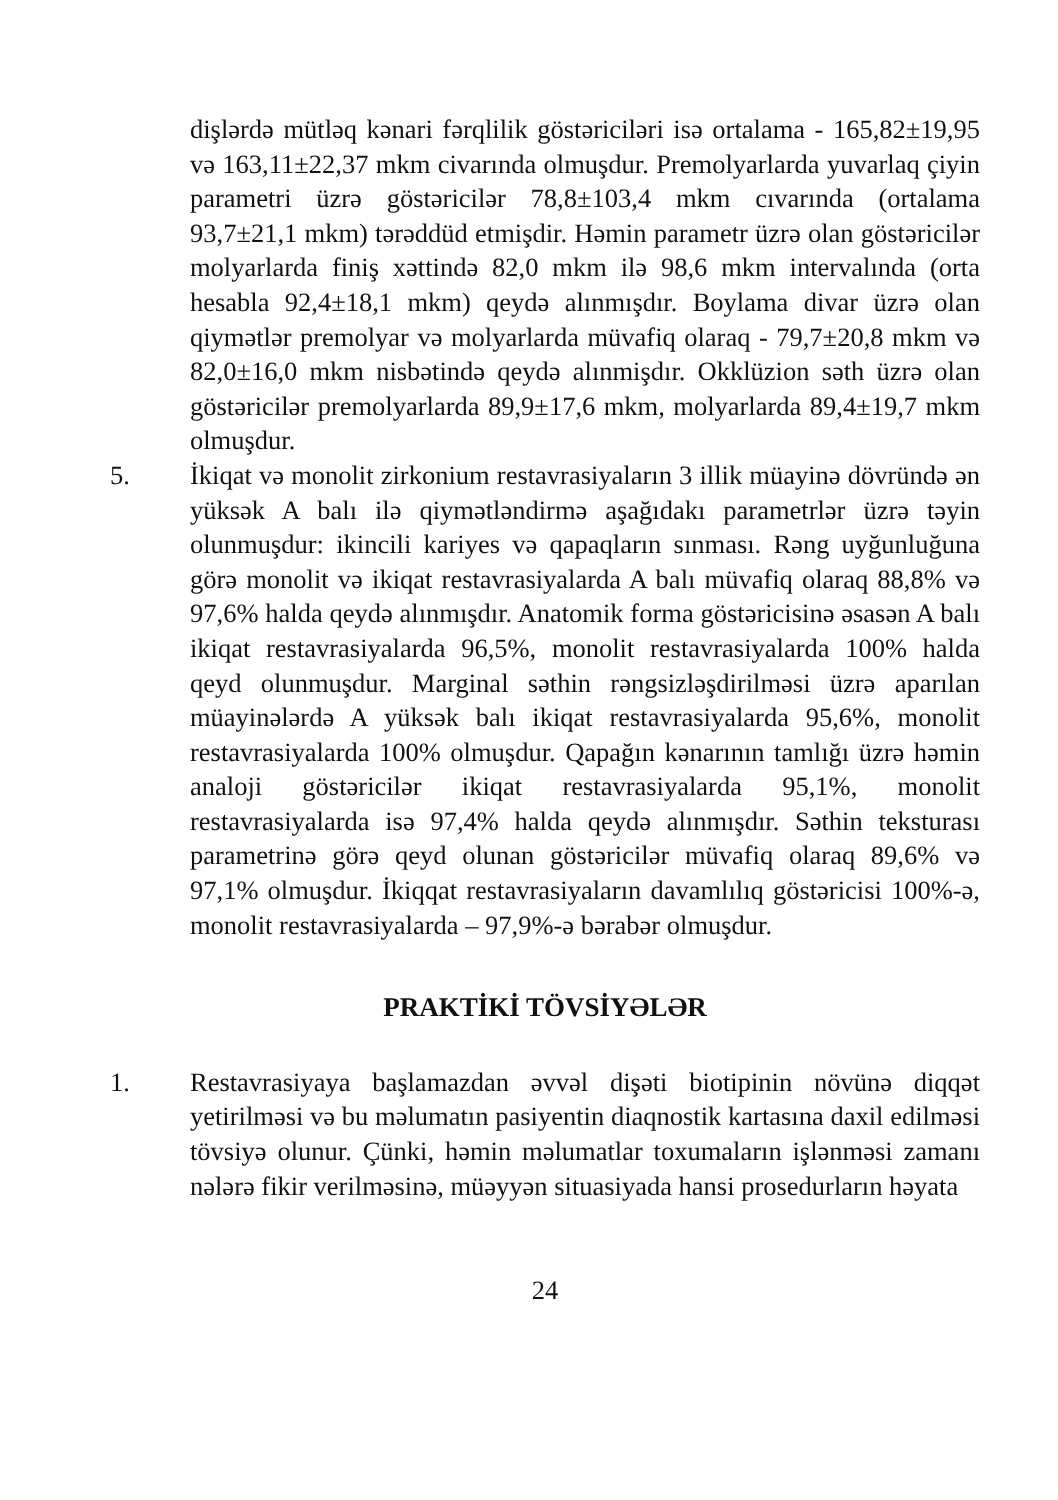dişlərdə mütləq kənari fərqlilik göstəriciləri isə ortalama - 165,82±19,95 və 163,11±22,37 mkm civarında olmuşdur. Premolyarlarda yuvarlaq çiyin parametri üzrə göstəricilər 78,8±103,4 mkm cıvarında (ortalama 93,7±21,1 mkm) tərəddüd etmişdir. Həmin parametr üzrə olan göstəricilər molyarlarda finiş xəttində 82,0 mkm ilə 98,6 mkm intervalında (orta hesabla 92,4±18,1 mkm) qeydə alınmışdır. Boylama divar üzrə olan qiymətlər premolyar və molyarlarda müvafiq olaraq - 79,7±20,8 mkm və 82,0±16,0 mkm nisbətində qeydə alınmişdır. Okklüzion səth üzrə olan göstəricilər premolyarlarda 89,9±17,6 mkm, molyarlarda 89,4±19,7 mkm olmuşdur.
5. İkiqat və monolit zirkonium restavrasiyaların 3 illik müayinə dövründə ən yüksək A balı ilə qiymətləndirmə aşağıdakı parametrlər üzrə təyin olunmuşdur: ikincili kariyes və qapaqların sınması. Rəng uyğunluğuna görə monolit və ikiqat restavrasiyalarda A balı müvafiq olaraq 88,8% və 97,6% halda qeydə alınmışdır. Anatomik forma göstəricisinə əsasən A balı ikiqat restavrasiyalarda 96,5%, monolit restavrasiyalarda 100% halda qeyd olunmuşdur. Marginal səthin rəngsizləşdirilməsi üzrə aparılan müayinələrdə A yüksək balı ikiqat restavrasiyalarda 95,6%, monolit restavrasiyalarda 100% olmuşdur. Qapağın kənarının tamlığı üzrə həmin analoji göstəricilər ikiqat restavrasiyalarda 95,1%, monolit restavrasiyalarda isə 97,4% halda qeydə alınmışdır. Səthin teksturası parametrinə görə qeyd olunan göstəricilər müvafiq olaraq 89,6% və 97,1% olmuşdur. İkiqqat restavrasiyaların davamlılıq göstəricisi 100%-ə, monolit restavrasiyalarda – 97,9%-ə bərabər olmuşdur.
PRAKTİKİ TÖVSİYƏLƏR
1. Restavrasiyaya başlamazdan əvvəl dişəti biotipinin növünə diqqət yetirilməsi və bu məlumatın pasiyentin diaqnostik kartasına daxil edilməsi tövsiyə olunur. Çünki, həmin məlumatlar toxumaların işlənməsi zamanı nələrə fikir verilməsinə, müəyyən situasiyada hansi prosedurların həyata
24